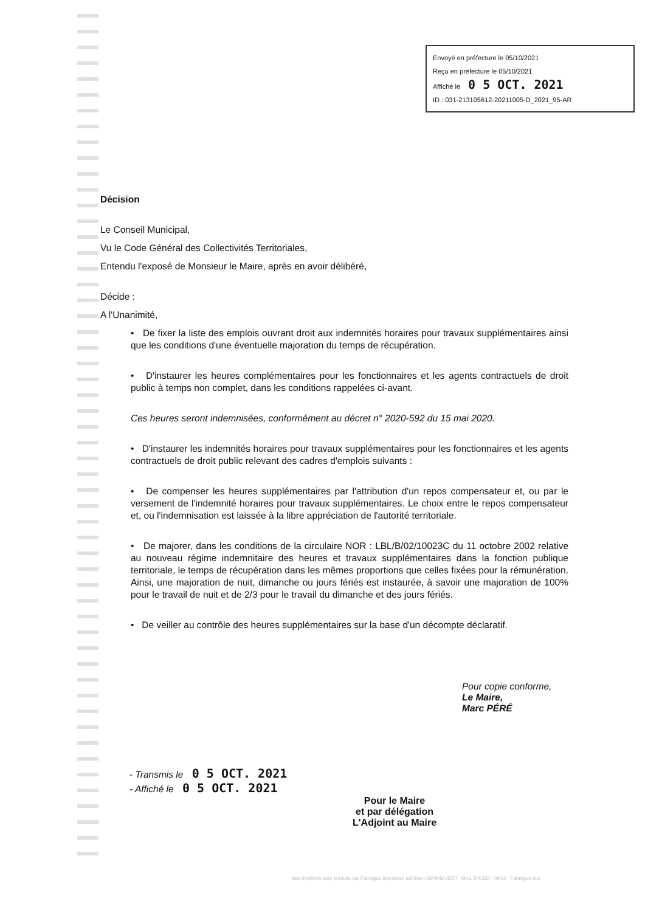Envoyé en préfecture le 05/10/2021
Reçu en préfecture le 05/10/2021
Affiché le 0 5 OCT. 2021
ID : 031-213105612-20211005-D_2021_95-AR
Décision
Le Conseil Municipal,
Vu le Code Général des Collectivités Territoriales,
Entendu l'exposé de Monsieur le Maire, après en avoir délibéré,
Décide :
A l'Unanimité,
• De fixer la liste des emplois ouvrant droit aux indemnités horaires pour travaux supplémentaires ainsi que les conditions d'une éventuelle majoration du temps de récupération.
• D'instaurer les heures complémentaires pour les fonctionnaires et les agents contractuels de droit public à temps non complet, dans les conditions rappelées ci-avant.
Ces heures seront indemnisées, conformément au décret n° 2020-592 du 15 mai 2020.
• D'instaurer les indemnités horaires pour travaux supplémentaires pour les fonctionnaires et les agents contractuels de droit public relevant des cadres d'emplois suivants :
• De compenser les heures supplémentaires par l'attribution d'un repos compensateur et, ou par le versement de l'indemnité horaires pour travaux supplémentaires. Le choix entre le repos compensateur et, ou l'indemnisation est laissée à la libre appréciation de l'autorité territoriale.
• De majorer, dans les conditions de la circulaire NOR : LBL/B/02/10023C du 11 octobre 2002 relative au nouveau régime indemnitaire des heures et travaux supplémentaires dans la fonction publique territoriale, le temps de récupération dans les mêmes proportions que celles fixées pour la rémunération. Ainsi, une majoration de nuit, dimanche ou jours fériés est instaurée, à savoir une majoration de 100% pour le travail de nuit et de 2/3 pour le travail du dimanche et des jours fériés.
• De veiller au contrôle des heures supplémentaires sur la base d'un décompte déclaratif.
Pour copie conforme,
Le Maire,
Marc PÉRÉ
- Transmis le 0 5 OCT. 2021
- Affiché le 0 5 OCT. 2021
Pour le Maire
et par délégation
L'Adjoint au Maire
Nos imprimés sont produits par Fabrègue imprimeur adhérent IMPRIM'VERT Mod. 540330 - 09/10 Fabrègue duo